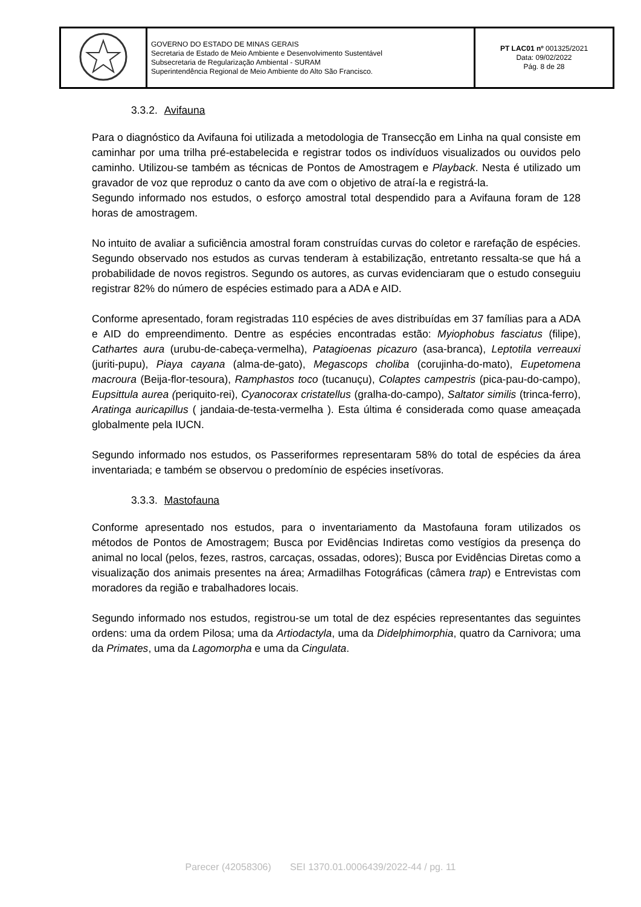| | GOVERNO DO ESTADO DE MINAS GERAIS Secretaria de Estado de Meio Ambiente e Desenvolvimento Sustentável Subsecretaria de Regularização Ambiental - SURAM Superintendência Regional de Meio Ambiente do Alto São Francisco. | PT LAC01 nº 001325/2021 Data: 09/02/2022 Pág. 8 de 28 |
3.3.2. Avifauna
Para o diagnóstico da Avifauna foi utilizada a metodologia de Transecção em Linha na qual consiste em caminhar por uma trilha pré-estabelecida e registrar todos os indivíduos visualizados ou ouvidos pelo caminho. Utilizou-se também as técnicas de Pontos de Amostragem e Playback. Nesta é utilizado um gravador de voz que reproduz o canto da ave com o objetivo de atraí-la e registrá-la.
Segundo informado nos estudos, o esforço amostral total despendido para a Avifauna foram de 128 horas de amostragem.
No intuito de avaliar a suficiência amostral foram construídas curvas do coletor e rarefação de espécies. Segundo observado nos estudos as curvas tenderam à estabilização, entretanto ressalta-se que há a probabilidade de novos registros. Segundo os autores, as curvas evidenciaram que o estudo conseguiu registrar 82% do número de espécies estimado para a ADA e AID.
Conforme apresentado, foram registradas 110 espécies de aves distribuídas em 37 famílias para a ADA e AID do empreendimento. Dentre as espécies encontradas estão: Myiophobus fasciatus (filipe), Cathartes aura (urubu-de-cabeça-vermelha), Patagioenas picazuro (asa-branca), Leptotila verreauxi (juriti-pupu), Piaya cayana (alma-de-gato), Megascops choliba (corujinha-do-mato), Eupetomena macroura (Beija-flor-tesoura), Ramphastos toco (tucanuçu), Colaptes campestris (pica-pau-do-campo), Eupsittula aurea (periquito-rei), Cyanocorax cristatellus (gralha-do-campo), Saltator similis (trinca-ferro), Aratinga auricapillus ( jandaia-de-testa-vermelha ). Esta última é considerada como quase ameaçada globalmente pela IUCN.
Segundo informado nos estudos, os Passeriformes representaram 58% do total de espécies da área inventariada; e também se observou o predomínio de espécies insetívoras.
3.3.3. Mastofauna
Conforme apresentado nos estudos, para o inventariamento da Mastofauna foram utilizados os métodos de Pontos de Amostragem; Busca por Evidências Indiretas como vestígios da presença do animal no local (pelos, fezes, rastros, carcaças, ossadas, odores); Busca por Evidências Diretas como a visualização dos animais presentes na área; Armadilhas Fotográficas (câmera trap) e Entrevistas com moradores da região e trabalhadores locais.
Segundo informado nos estudos, registrou-se um total de dez espécies representantes das seguintes ordens: uma da ordem Pilosa; uma da Artiodactyla, uma da Didelphimorphia, quatro da Carnivora; uma da Primates, uma da Lagomorpha e uma da Cingulata.
Parecer (42058306) SEI 1370.01.0006439/2022-44 / pg. 11